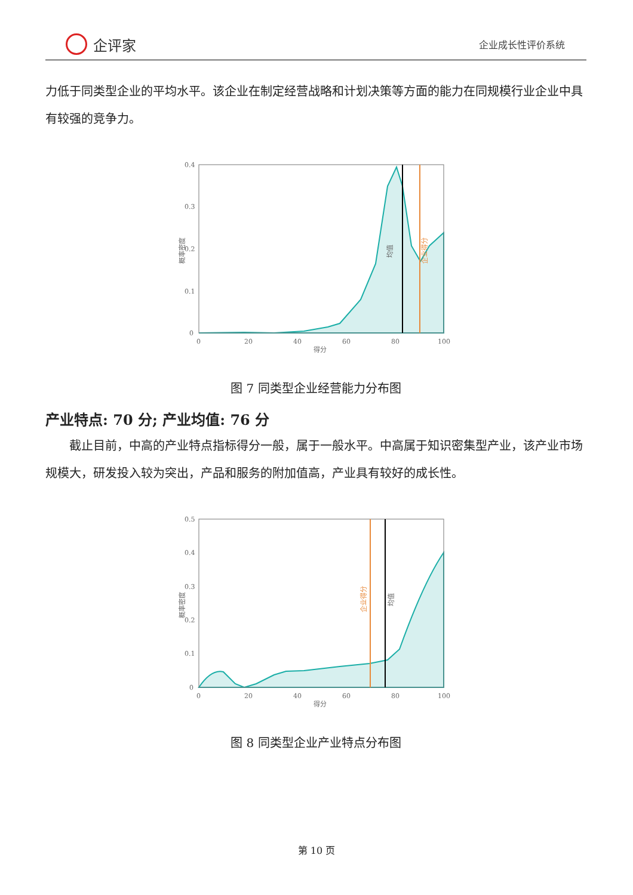企评家
企业成长性评价系统
力低于同类型企业的平均水平。该企业在制定经营战略和计划决策等方面的能力在同规模行业企业中具有较强的竞争力。
0.4
0.3
0.2
0.1
0
0
20
40
60
80
100
得分
概率密度
均值
企业得分
图 7 同类型企业经营能力分布图
产业特点: 70 分; 产业均值: 76 分
  截止目前，中高的产业特点指标得分一般，属于一般水平。中高属于知识密集型产业，该产业市场规模大，研发投入较为突出，产品和服务的附加值高，产业具有较好的成长性。
0.5
0.4
0.3
0.2
0.1
0
0
20
40
60
80
100
得分
概率密度
企业得分
均值
图 8 同类型企业产业特点分布图
第 10 页